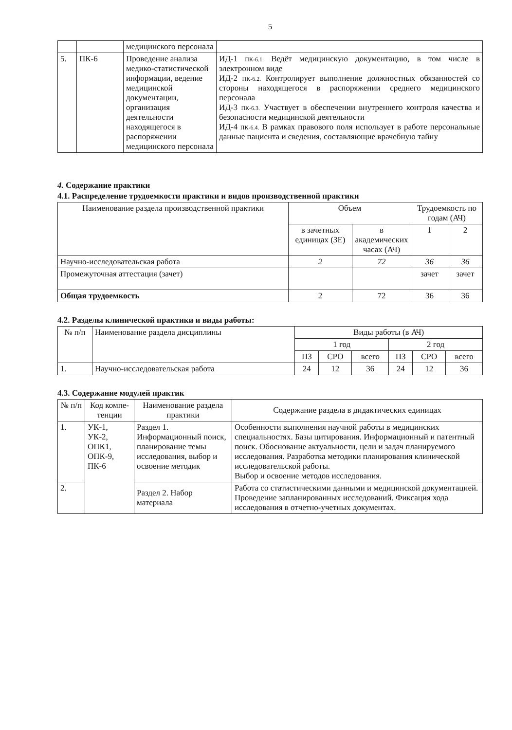5
| | | медицинского персонала | |
| 5. | ПК-6 | Проведение анализа медико-статистической информации, ведение медицинской документации, организация деятельности находящегося в распоряжении медицинского персонала | ИД-1 ПК-6.1. Ведёт медицинскую документацию, в том числе в электронном виде ИД-2 ПК-6.2. Контролирует выполнение должностных обязанностей со стороны находящегося в распоряжении среднего медицинского персонала ИД-3 ПК-6.3. Участвует в обеспечении внутреннего контроля качества и безопасности медицинской деятельности ИД-4 ПК-6.4. В рамках правового поля использует в работе персональные данные пациента и сведения, составляющие врачебную тайну |
4. Содержание практики
4.1. Распределение трудоемкости практики и видов производственной практики
| Наименование раздела производственной практики | Объем | | Трудоемкость по годам (АЧ) | |
| | в зачетных единицах (ЗЕ) | в академических часах (АЧ) | 1 | 2 |
| Научно-исследовательская работа | 2 | 72 | 36 | 36 |
| Промежуточная аттестация (зачет) | | | зачет | зачет |
| Общая трудоемкость | 2 | 72 | 36 | 36 |
4.2. Разделы клинической практики и виды работы:
| № п/п | Наименование раздела дисциплины | Виды работы (в АЧ) | | | | | |
| | | 1 год | | | 2 год | | |
| | | ПЗ | СРО | всего | ПЗ | СРО | всего |
| 1. | Научно-исследовательская работа | 24 | 12 | 36 | 24 | 12 | 36 |
4.3. Содержание модулей практик
| № п/п | Код компе-тенции | Наименование раздела практики | Содержание раздела в дидактических единицах |
| 1. | УК-1, УК-2, ОПК1, ОПК-9, ПК-6 | Раздел 1. Информационный поиск, планирование темы исследования, выбор и освоение методик | Особенности выполнения научной работы в медицинских специальностях. Базы цитирования. Информационный и патентный поиск. Обоснование актуальности, цели и задач планируемого исследования. Разработка методики планирования клинической исследовательской работы. Выбор и освоение методов исследования. |
| 2. | | Раздел 2. Набор материала | Работа со статистическими данными и медицинской документацией. Проведение запланированных исследований. Фиксация хода исследования в отчетно-учетных документах. |